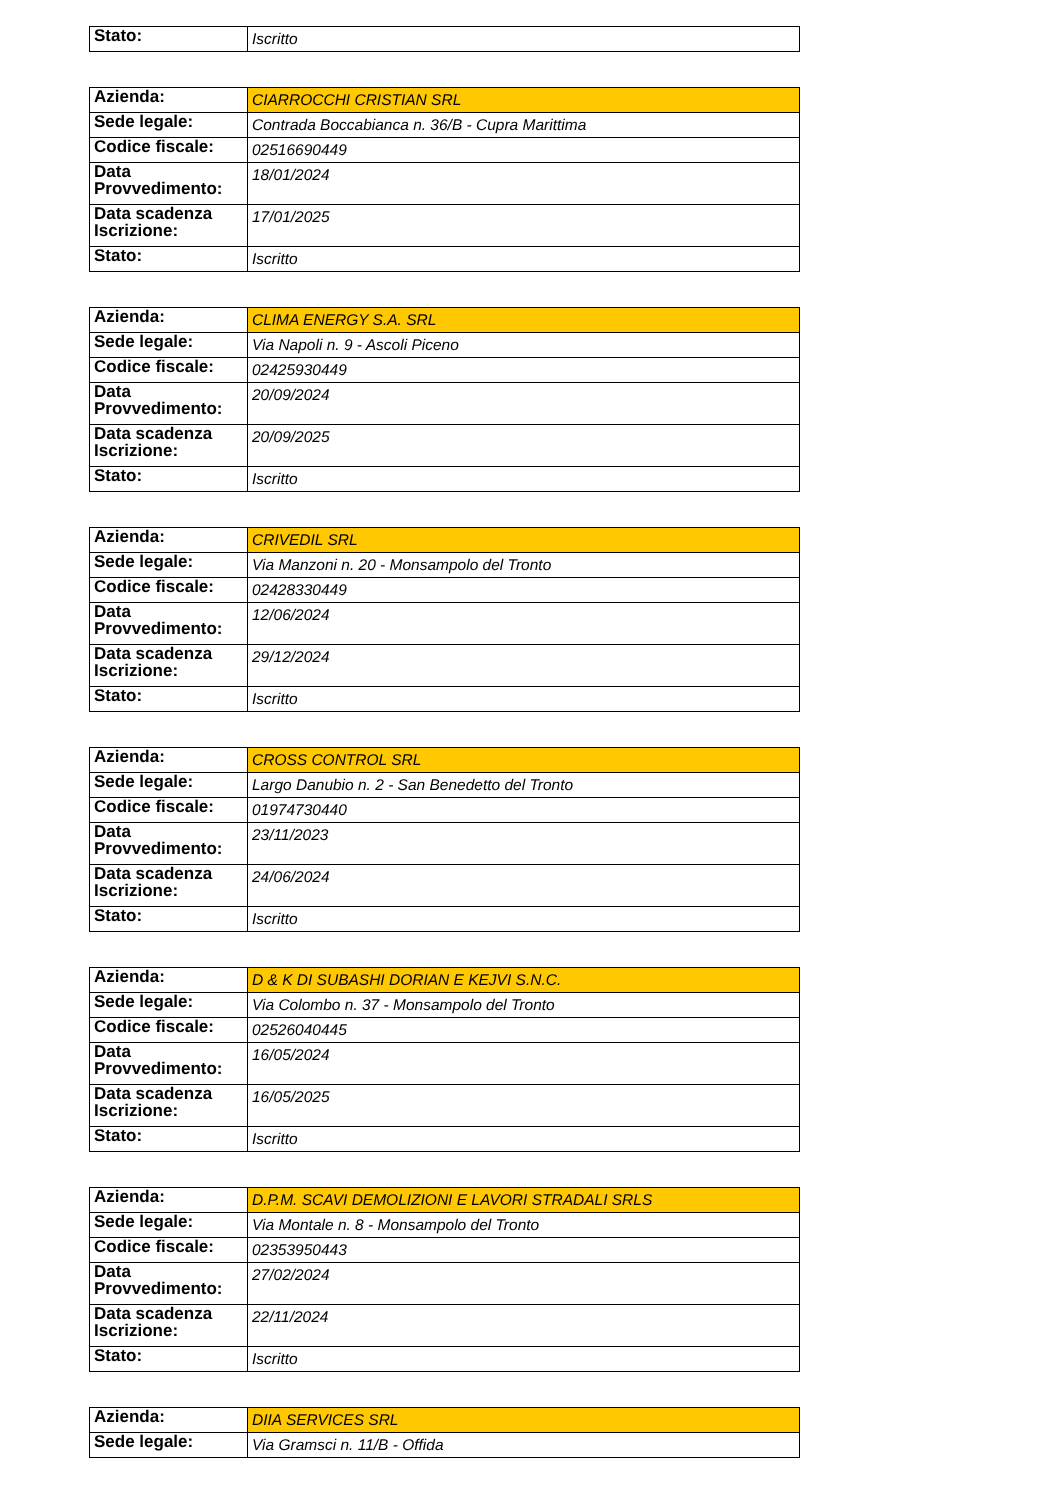| Stato: | Iscritto |
| Azienda: | CIARROCCHI CRISTIAN SRL |
| Sede legale: | Contrada Boccabianca n. 36/B - Cupra Marittima |
| Codice fiscale: | 02516690449 |
| Data Provvedimento: | 18/01/2024 |
| Data scadenza Iscrizione: | 17/01/2025 |
| Stato: | Iscritto |
| Azienda: | CLIMA ENERGY S.A. SRL |
| Sede legale: | Via Napoli n. 9 - Ascoli Piceno |
| Codice fiscale: | 02425930449 |
| Data Provvedimento: | 20/09/2024 |
| Data scadenza Iscrizione: | 20/09/2025 |
| Stato: | Iscritto |
| Azienda: | CRIVEDIL SRL |
| Sede legale: | Via Manzoni n. 20 - Monsampolo del Tronto |
| Codice fiscale: | 02428330449 |
| Data Provvedimento: | 12/06/2024 |
| Data scadenza Iscrizione: | 29/12/2024 |
| Stato: | Iscritto |
| Azienda: | CROSS CONTROL SRL |
| Sede legale: | Largo Danubio n. 2 - San Benedetto del Tronto |
| Codice fiscale: | 01974730440 |
| Data Provvedimento: | 23/11/2023 |
| Data scadenza Iscrizione: | 24/06/2024 |
| Stato: | Iscritto |
| Azienda: | D & K DI SUBASHI DORIAN E KEJVI S.N.C. |
| Sede legale: | Via Colombo n. 37 - Monsampolo del Tronto |
| Codice fiscale: | 02526040445 |
| Data Provvedimento: | 16/05/2024 |
| Data scadenza Iscrizione: | 16/05/2025 |
| Stato: | Iscritto |
| Azienda: | D.P.M. SCAVI DEMOLIZIONI E LAVORI STRADALI SRLS |
| Sede legale: | Via Montale n. 8 - Monsampolo del Tronto |
| Codice fiscale: | 02353950443 |
| Data Provvedimento: | 27/02/2024 |
| Data scadenza Iscrizione: | 22/11/2024 |
| Stato: | Iscritto |
| Azienda: | DIIA SERVICES SRL |
| Sede legale: | Via Gramsci n. 11/B - Offida |